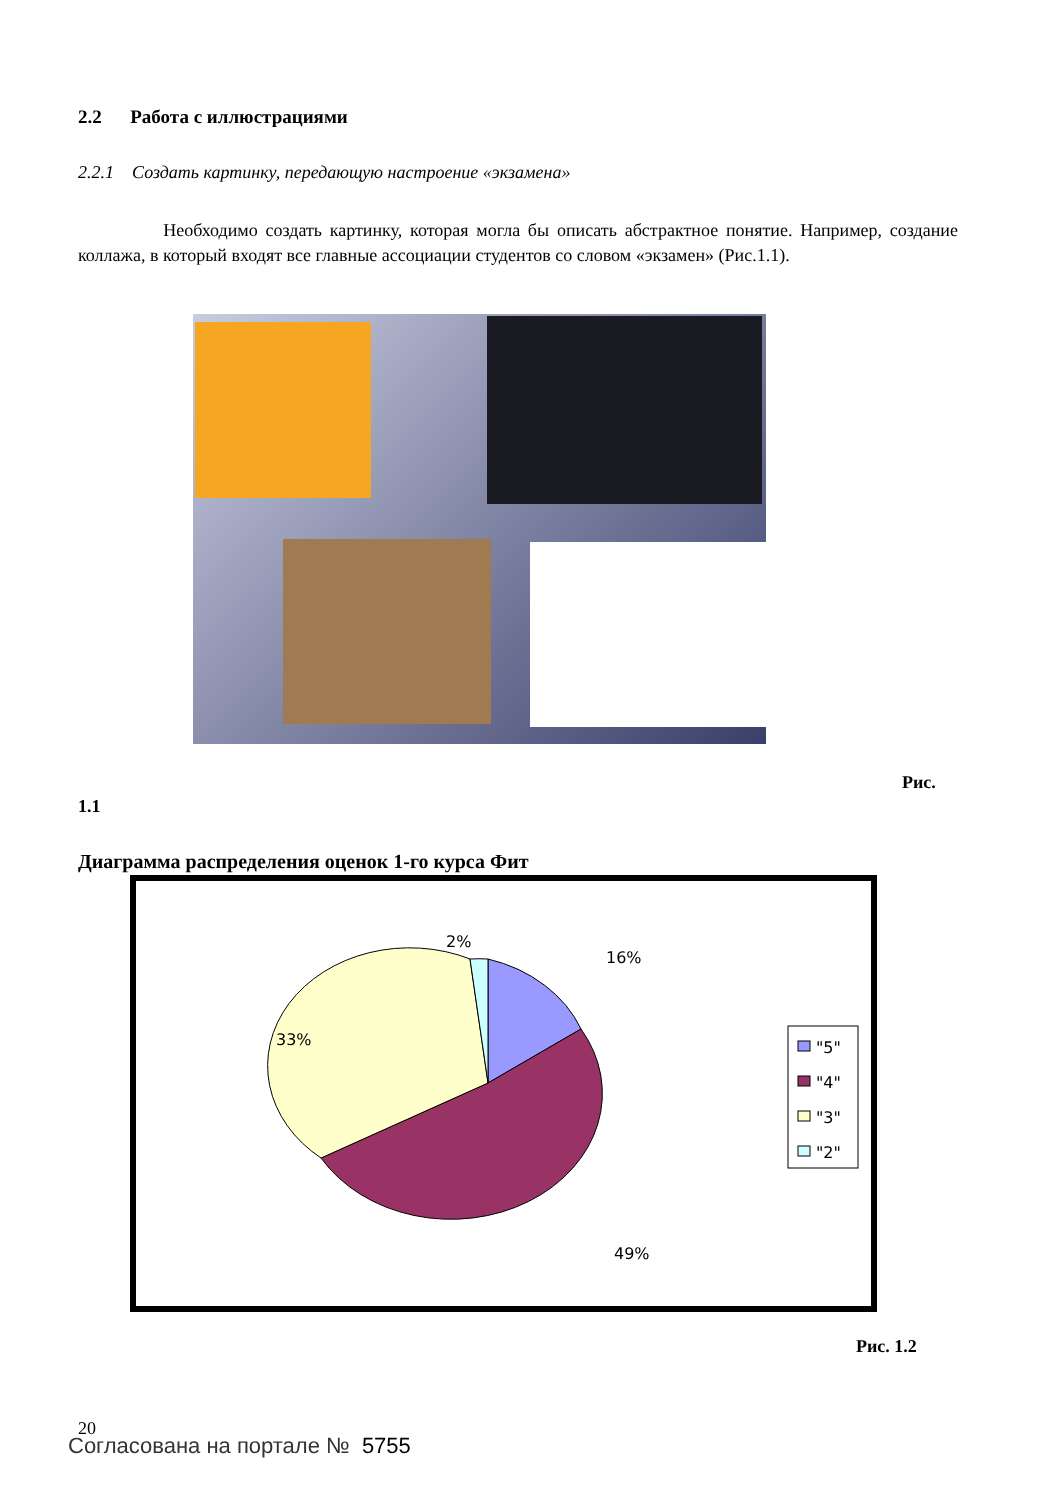2.2 Работа с иллюстрациями
2.2.1 Создать картинку, передающую настроение «экзамена»
Необходимо создать картинку, которая могла бы описать абстрактное понятие. Например, создание коллажа, в который входят все главные ассоциации студентов со словом «экзамен» (Рис.1.1).
Рис.
1.1
Диаграмма распределения оценок 1-го курса Фит
2%
16%
33%
49%
"5"
"4"
"3"
"2"
Рис. 1.2
20
Согласована на портале № 5755